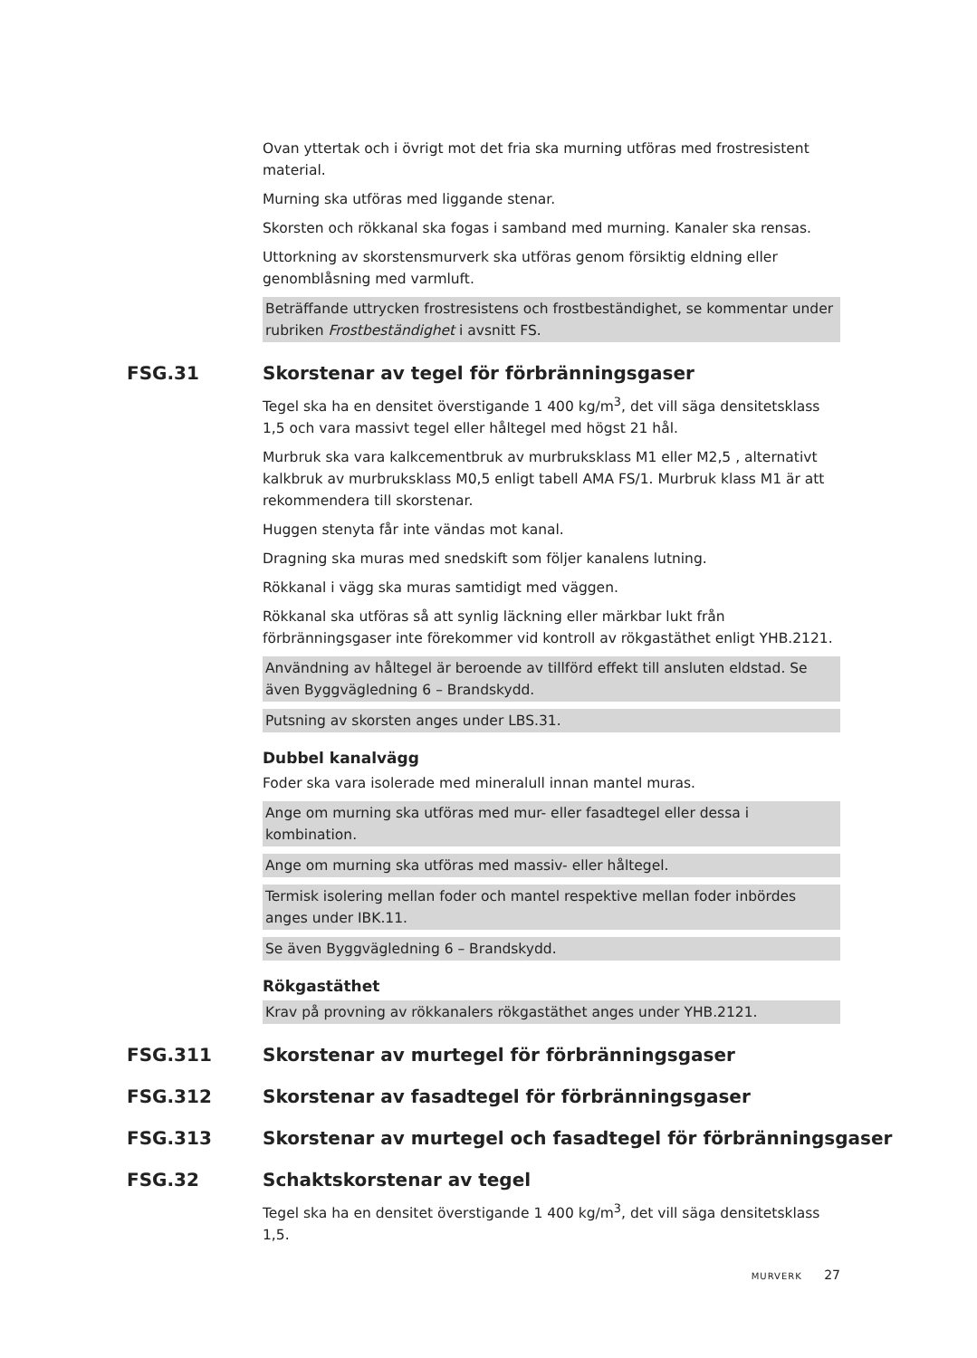Ovan yttertak och i övrigt mot det fria ska murning utföras med frostresistent material.
Murning ska utföras med liggande stenar.
Skorsten och rökkanal ska fogas i samband med murning. Kanaler ska rensas.
Uttorkning av skorstensmurverk ska utföras genom försiktig eldning eller genomblåsning med varmluft.
Beträffande uttrycken frostresistens och frostbeständighet, se kommentar under rubriken Frostbeständighet i avsnitt FS.
FSG.31 Skorstenar av tegel för förbränningsgaser
Tegel ska ha en densitet överstigande 1 400 kg/m<sup>3</sup>, det vill säga densitetsklass 1,5 och vara massivt tegel eller håltegel med högst 21 hål.
Murbruk ska vara kalkcementbruk av murbruksklass M1 eller M2,5 , alternativt kalkbruk av murbruksklass M0,5 enligt tabell AMA FS/1. Murbruk klass M1 är att rekommendera till skorstenar.
Huggen stenyta får inte vändas mot kanal.
Dragning ska muras med snedskift som följer kanalens lutning.
Rökkanal i vägg ska muras samtidigt med väggen.
Rökkanal ska utföras så att synlig läckning eller märkbar lukt från förbränningsgaser inte förekommer vid kontroll av rökgastäthet enligt YHB.2121.
Användning av håltegel är beroende av tillförd effekt till ansluten eldstad. Se även Byggvägledning 6 – Brandskydd.
Putsning av skorsten anges under LBS.31.
Dubbel kanalvägg
Foder ska vara isolerade med mineralull innan mantel muras.
Ange om murning ska utföras med mur- eller fasadtegel eller dessa i kombination.
Ange om murning ska utföras med massiv- eller håltegel.
Termisk isolering mellan foder och mantel respektive mellan foder inbördes anges under IBK.11.
Se även Byggvägledning 6 – Brandskydd.
Rökgastäthet
Krav på provning av rökkanalers rökgastäthet anges under YHB.2121.
FSG.311 Skorstenar av murtegel för förbränningsgaser
FSG.312 Skorstenar av fasadtegel för förbränningsgaser
FSG.313 Skorstenar av murtegel och fasadtegel för förbränningsgaser
FSG.32 Schaktskorstenar av tegel
Tegel ska ha en densitet överstigande 1 400 kg/m<sup>3</sup>, det vill säga densitetsklass 1,5.
MURVERK 27